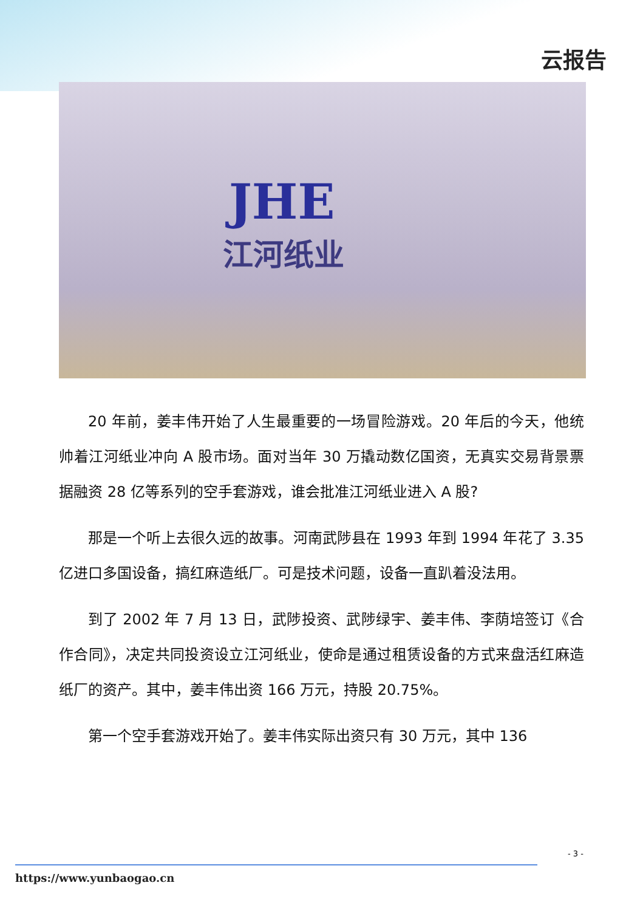云报告
JHE
江河纸业
20 年前，姜丰伟开始了人生最重要的一场冒险游戏。20 年后的今天，他统帅着江河纸业冲向 A 股市场。面对当年 30 万撬动数亿国资，无真实交易背景票据融资 28 亿等系列的空手套游戏，谁会批准江河纸业进入 A 股?
那是一个听上去很久远的故事。河南武陟县在 1993 年到 1994 年花了 3.35 亿进口多国设备，搞红麻造纸厂。可是技术问题，设备一直趴着没法用。
到了 2002 年 7 月 13 日，武陟投资、武陟绿宇、姜丰伟、李荫培签订《合作合同》，决定共同投资设立江河纸业，使命是通过租赁设备的方式来盘活红麻造纸厂的资产。其中，姜丰伟出资 166 万元，持股 20.75%。
第一个空手套游戏开始了。姜丰伟实际出资只有 30 万元，其中 136
- 3 -
https://www.yunbaogao.cn